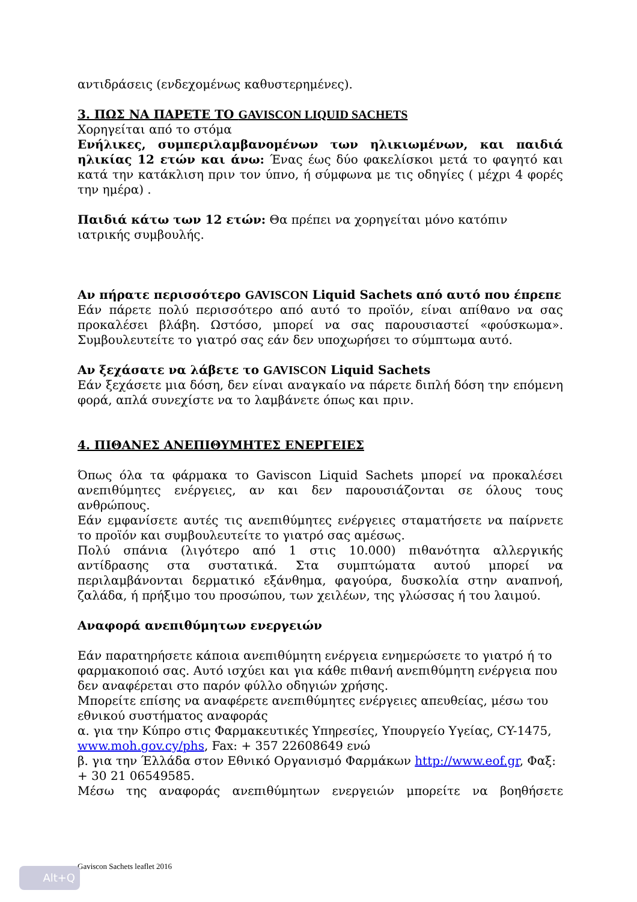αντιδράσεις (ενδεχομένως καθυστερημένες).
3. ΠΩΣ ΝΑ ΠΑΡΕΤΕ ΤΟ GAVISCON LIQUID SACHETS
Χορηγείται από το στόμα
Ενήλικες, συμπεριλαμβανομένων των ηλικιωμένων, και παιδιά ηλικίας 12 ετών και άνω: Ένας έως δύο φακελίσκοι μετά το φαγητό και κατά την κατάκλιση πριν τον ύπνο, ή σύμφωνα με τις οδηγίες ( μέχρι 4 φορές την ημέρα) .
Παιδιά κάτω των 12 ετών: Θα πρέπει να χορηγείται μόνο κατόπιν ιατρικής συμβουλής.
Αν πήρατε περισσότερο GAVISCON Liquid Sachets από αυτό που έπρεπε
Εάν πάρετε πολύ περισσότερο από αυτό το προϊόν, είναι απίθανο να σας προκαλέσει βλάβη. Ωστόσο, μπορεί να σας παρουσιαστεί «φούσκωμα». Συμβουλευτείτε το γιατρό σας εάν δεν υποχωρήσει το σύμπτωμα αυτό.
Αν ξεχάσατε να λάβετε το GAVISCON Liquid Sachets
Εάν ξεχάσετε μια δόση, δεν είναι αναγκαίο να πάρετε διπλή δόση την επόμενη φορά, απλά συνεχίστε να το λαμβάνετε όπως και πριν.
4. ΠΙΘΑΝΕΣ ΑΝΕΠΙΘΥΜΗΤΕΣ ΕΝΕΡΓΕΙΕΣ
Όπως όλα τα φάρμακα το Gaviscon Liquid Sachets μπορεί να προκαλέσει ανεπιθύμητες ενέργειες, αν και δεν παρουσιάζονται σε όλους τους ανθρώπους.
Εάν εμφανίσετε αυτές τις ανεπιθύμητες ενέργειες σταματήσετε να παίρνετε το προϊόν και συμβουλευτείτε το γιατρό σας αμέσως.
Πολύ σπάνια (λιγότερο από 1 στις 10.000) πιθανότητα αλλεργικής αντίδρασης στα συστατικά. Στα συμπτώματα αυτού μπορεί να περιλαμβάνονται δερματικό εξάνθημα, φαγούρα, δυσκολία στην αναπνοή, ζαλάδα, ή πρήξιμο του προσώπου, των χειλέων, της γλώσσας ή του λαιμού.
Αναφορά ανεπιθύμητων ενεργειών
Εάν παρατηρήσετε κάποια ανεπιθύμητη ενέργεια ενημερώσετε το γιατρό ή το φαρμακοποιό σας. Αυτό ισχύει και για κάθε πιθανή ανεπιθύμητη ενέργεια που δεν αναφέρεται στο παρόν φύλλο οδηγιών χρήσης.
Μπορείτε επίσης να αναφέρετε ανεπιθύμητες ενέργειες απευθείας, μέσω του εθνικού συστήματος αναφοράς
α. για την Κύπρο στις Φαρμακευτικές Υπηρεσίες, Υπουργείο Υγείας, CY-1475, www.moh.gov.cy/phs, Fax: + 357 22608649 ενώ
β. για την Έλλάδα στον Εθνικό Οργανισμό Φαρμάκων http://www.eof.gr, Φαξ: + 30 21 06549585.
Μέσω της αναφοράς ανεπιθύμητων ενεργειών μπορείτε να βοηθήσετε
Gaviscon Sachets leaflet 2016
Alt+Q